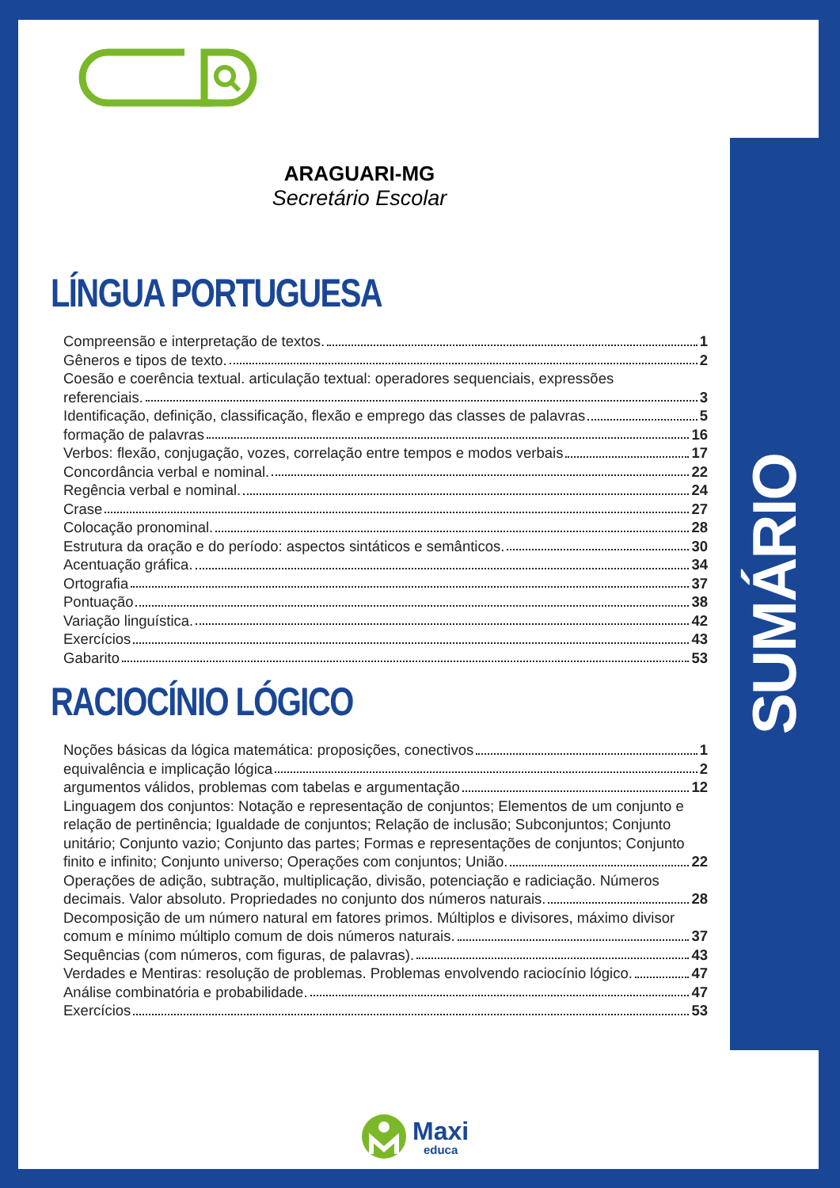SUMÁRIO
ARAGUARI-MG
Secretário Escolar
LÍNGUA PORTUGUESA
Compreensão e interpretação de textos. 1
Gêneros e tipos de texto. 2
Coesão e coerência textual. articulação textual: operadores sequenciais, expressões
referenciais. 3
Identificação, definição, classificação, flexão e emprego das classes de palavras 5
formação de palavras 16
Verbos: flexão, conjugação, vozes, correlação entre tempos e modos verbais 17
Concordância verbal e nominal. 22
Regência verbal e nominal. 24
Crase 27
Colocação pronominal. 28
Estrutura da oração e do período: aspectos sintáticos e semânticos. 30
Acentuação gráfica. 34
Ortografia 37
Pontuação 38
Variação linguística. 42
Exercícios 43
Gabarito 53
RACIOCÍNIO LÓGICO
Noções básicas da lógica matemática: proposições, conectivos 1
equivalência e implicação lógica 2
argumentos válidos, problemas com tabelas e argumentação 12
Linguagem dos conjuntos: Notação e representação de conjuntos; Elementos de um conjunto e relação de pertinência; Igualdade de conjuntos; Relação de inclusão; Subconjuntos; Conjunto unitário; Conjunto vazio; Conjunto das partes; Formas e representações de conjuntos; Conjunto
finito e infinito; Conjunto universo; Operações com conjuntos; União. 22
Operações de adição, subtração, multiplicação, divisão, potenciação e radiciação. Números
decimais. Valor absoluto. Propriedades no conjunto dos números naturais. 28
Decomposição de um número natural em fatores primos. Múltiplos e divisores, máximo divisor
comum e mínimo múltiplo comum de dois números naturais. 37
Sequências (com números, com figuras, de palavras). 43
Verdades e Mentiras: resolução de problemas. Problemas envolvendo raciocínio lógico. 47
Análise combinatória e probabilidade. 47
Exercícios 53
Maxi
educa